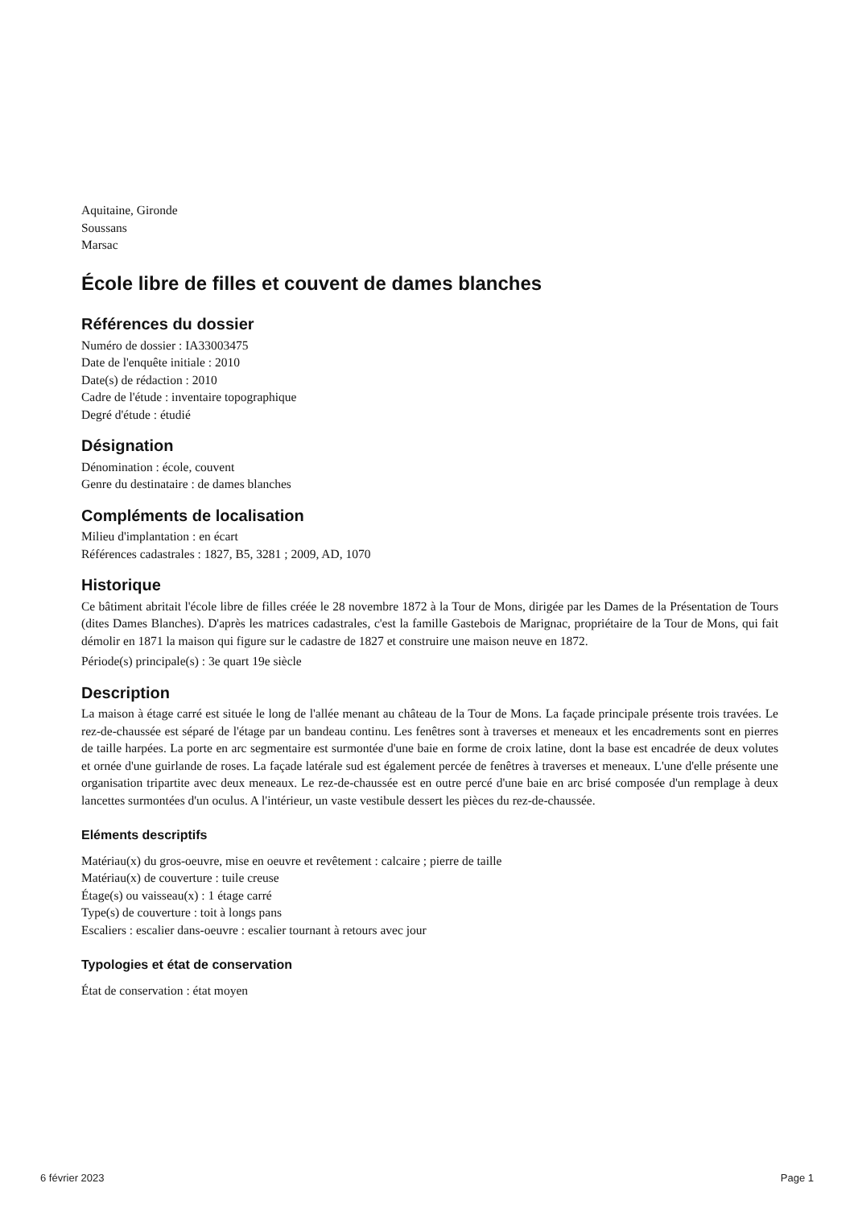Aquitaine, Gironde
Soussans
Marsac
École libre de filles et couvent de dames blanches
Références du dossier
Numéro de dossier : IA33003475
Date de l'enquête initiale : 2010
Date(s) de rédaction : 2010
Cadre de l'étude : inventaire topographique
Degré d'étude : étudié
Désignation
Dénomination : école, couvent
Genre du destinataire : de dames blanches
Compléments de localisation
Milieu d'implantation : en écart
Références cadastrales : 1827, B5, 3281 ; 2009, AD, 1070
Historique
Ce bâtiment abritait l'école libre de filles créée le 28 novembre 1872 à la Tour de Mons, dirigée par les Dames de la Présentation de Tours (dites Dames Blanches). D'après les matrices cadastrales, c'est la famille Gastebois de Marignac, propriétaire de la Tour de Mons, qui fait démolir en 1871 la maison qui figure sur le cadastre de 1827 et construire une maison neuve en 1872.
Période(s) principale(s) : 3e quart 19e siècle
Description
La maison à étage carré est située le long de l'allée menant au château de la Tour de Mons. La façade principale présente trois travées. Le rez-de-chaussée est séparé de l'étage par un bandeau continu. Les fenêtres sont à traverses et meneaux et les encadrements sont en pierres de taille harpées. La porte en arc segmentaire est surmontée d'une baie en forme de croix latine, dont la base est encadrée de deux volutes et ornée d'une guirlande de roses. La façade latérale sud est également percée de fenêtres à traverses et meneaux. L'une d'elle présente une organisation tripartite avec deux meneaux. Le rez-de-chaussée est en outre percé d'une baie en arc brisé composée d'un remplage à deux lancettes surmontées d'un oculus. A l'intérieur, un vaste vestibule dessert les pièces du rez-de-chaussée.
Eléments descriptifs
Matériau(x) du gros-oeuvre, mise en oeuvre et revêtement : calcaire ; pierre de taille
Matériau(x) de couverture : tuile creuse
Étage(s) ou vaisseau(x) : 1 étage carré
Type(s) de couverture : toit à longs pans
Escaliers : escalier dans-oeuvre : escalier tournant à retours avec jour
Typologies et état de conservation
État de conservation : état moyen
6 février 2023 Page 1